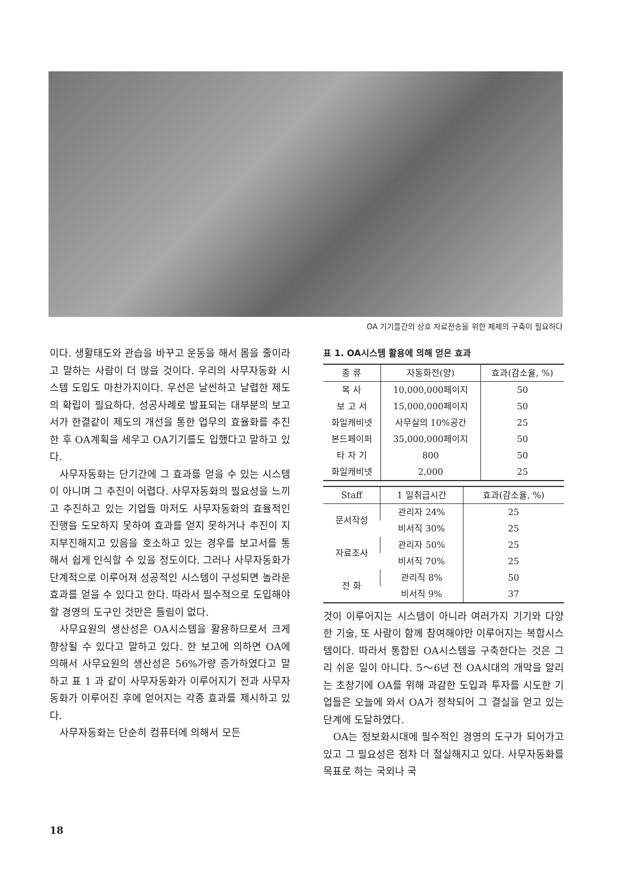OA 기기들간의 상호 자료전송을 위한 체제의 구축이 필요하다
이다. 생활태도와 관습을 바꾸고 운동을 해서 몸을 줄이라고 말하는 사람이 더 많을 것이다. 우리의 사무자동화 시스템 도입도 마찬가지이다. 우선은 날씬하고 날렵한 제도의 확립이 필요하다. 성공사례로 발표되는 대부분의 보고서가 한결같이 제도의 개선을 통한 업무의 효율화를 추진한 후 OA계획을 세우고 OA기기를도 입했다고 말하고 있다.
사무자동화는 단기간에 그 효과를 얻을 수 있는 시스템이 아니며 그 추진이 어렵다. 사무자동화의 필요성을 느끼고 추진하고 있는 기업들 마저도 사무자동화의 효율적인 진행을 도모하지 못하여 효과를 얻지 못하거나 추진이 지지부진해지고 있음을 호소하고 있는 경우를 보고서를 통해서 쉽게 인식할 수 있을 정도이다. 그러나 사무자동화가 단계적으로 이루어져 성공적인 시스템이 구성되면 놀라운 효과를 얻을 수 있다고 한다. 따라서 필수적으로 도입해야 할 경영의 도구인 것만은 틀림이 없다.
사무요원의 생산성은 OA시스템을 활용하므로서 크게 향상될 수 있다고 말하고 있다. 한 보고에 의하면 OA에 의해서 사무요원의 생산성은 56%가량 증가하였다고 말하고 표 1 과 같이 사무자동화가 이루어지기 전과 사무자동화가 이루어진 후에 얻어지는 각종 효과를 제시하고 있다.
사무자동화는 단순히 컴퓨터에 의해서 모든
표 1. OA시스템 활용에 의해 얻은 효과
| 종 류 | 자동화전(양) | 효과(감소율, %) |
| --- | --- | --- |
| 복 사 | 10,000,000페이지 | 50 |
| 보 고 서 | 15,000,000페이지 | 50 |
| 화일캐비넷 | 사무실의 10%공간 | 25 |
| 본드페이퍼 | 35,000,000페이지 | 50 |
| 타 자 기 | 800 | 50 |
| 화일캐비넷 | 2,000 | 25 |
| Staff | 1 일취급시간 | 효과(감소율, %) |
| --- | --- | --- |
| 문서작성 | 관리자 24% | 25 |
| | 비서직 30% | 25 |
| 자료조사 | 관리자 50% | 25 |
| | 비서직 70% | 25 |
| 전 화 | 관리직 8% | 50 |
| | 비서직 9% | 37 |
것이 이루어지는 시스템이 아니라 여러가지 기기와 다양한 기술, 또 사람이 함께 참여해야만 이루어지는 복합시스템이다. 따라서 통합된 OA시스템을 구축한다는 것은 그리 쉬운 일이 아니다. 5～6년 전 OA시대의 개막을 알리는 초창기에 OA를 위해 과감한 도입과 투자를 시도한 기업들은 오늘에 와서 OA가 정착되어 그 결실을 얻고 있는 단계에 도달하였다.
OA는 정보화시대에 필수적인 경영의 도구가 되어가고 있고 그 필요성은 점차 더 절실해지고 있다. 사무자동화를 목표로 하는 국외나 국
18